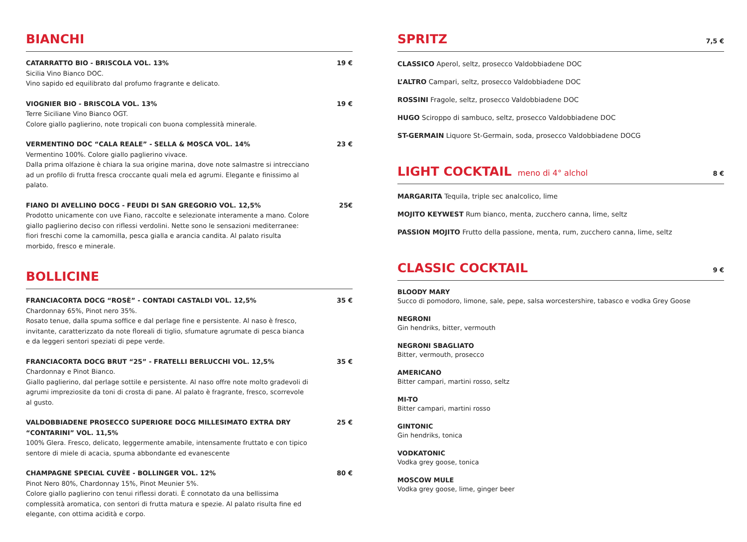BIANCHI
CATARRATTO BIO - BRISCOLA VOL. 13% 19 €
Sicilia Vino Bianco DOC.
Vino sapido ed equilibrato dal profumo fragrante e delicato.
VIOGNIER BIO - BRISCOLA VOL. 13% 19 €
Terre Siciliane Vino Bianco OGT.
Colore giallo paglierino, note tropicali con buona complessità minerale.
VERMENTINO DOC “CALA REALE” - SELLA & MOSCA VOL. 14% 23 €
Vermentino 100%. Colore giallo paglierino vivace.
Dalla prima olfazione è chiara la sua origine marina, dove note salmastre si intrecciano ad un profilo di frutta fresca croccante quali mela ed agrumi. Elegante e finissimo al palato.
FIANO DI AVELLINO DOCG - FEUDI DI SAN GREGORIO VOL. 12,5% 25€
Prodotto unicamente con uve Fiano, raccolte e selezionate interamente a mano. Colore giallo paglierino deciso con riflessi verdolini. Nette sono le sensazioni mediterranee: fiori freschi come la camomilla, pesca gialla e arancia candita. Al palato risulta morbido, fresco e minerale.
BOLLICINE
FRANCIACORTA DOCG “ROSÈ” - CONTADI CASTALDI VOL. 12,5% 35 €
Chardonnay 65%, Pinot nero 35%.
Rosato tenue, dalla spuma soffice e dal perlage fine e persistente. Al naso è fresco, invitante, caratterizzato da note floreali di tiglio, sfumature agrumate di pesca bianca e da leggeri sentori speziati di pepe verde.
FRANCIACORTA DOCG BRUT “25” - FRATELLI BERLUCCHI VOL. 12,5% 35 €
Chardonnay e Pinot Bianco.
Giallo paglierino, dal perlage sottile e persistente. Al naso offre note molto gradevoli di agrumi impreziosite da toni di crosta di pane. Al palato è fragrante, fresco, scorrevole al gusto.
VALDOBBIADENE PROSECCO SUPERIORE DOCG MILLESIMATO EXTRA DRY “CONTARINI” VOL. 11,5% 25 €
100% Glera. Fresco, delicato, leggermente amabile, intensamente fruttato e con tipico sentore di miele di acacia, spuma abbondante ed evanescente
CHAMPAGNE SPECIAL CUVÈE - BOLLINGER VOL. 12% 80 €
Pinot Nero 80%, Chardonnay 15%, Pinot Meunier 5%.
Colore giallo paglierino con tenui riflessi dorati. È connotato da una bellissima complessità aromatica, con sentori di frutta matura e spezie. Al palato risulta fine ed elegante, con ottima acidità e corpo.
SPRITZ 7,5 €
CLASSICO Aperol, seltz, prosecco Valdobbiadene DOC
L’ALTRO Campari, seltz, prosecco Valdobbiadene DOC
ROSSINI Fragole, seltz, prosecco Valdobbiadene DOC
HUGO Sciroppo di sambuco, seltz, prosecco Valdobbiadene DOC
ST-GERMAIN Liquore St-Germain, soda, prosecco Valdobbiadene DOCG
LIGHT COCKTAIL meno di 4° alchol 8 €
MARGARITA Tequila, triple sec analcolico, lime
MOJITO KEYWEST Rum bianco, menta, zucchero canna, lime, seltz
PASSION MOJITO Frutto della passione, menta, rum, zucchero canna, lime, seltz
CLASSIC COCKTAIL 9 €
BLOODY MARY
Succo di pomodoro, limone, sale, pepe, salsa worcestershire, tabasco e vodka Grey Goose
NEGRONI
Gin hendriks, bitter, vermouth
NEGRONI SBAGLIATO
Bitter, vermouth, prosecco
AMERICANO
Bitter campari, martini rosso, seltz
MI-TO
Bitter campari, martini rosso
GINTONIC
Gin hendriks, tonica
VODKATONIC
Vodka grey goose, tonica
MOSCOW MULE
Vodka grey goose, lime, ginger beer